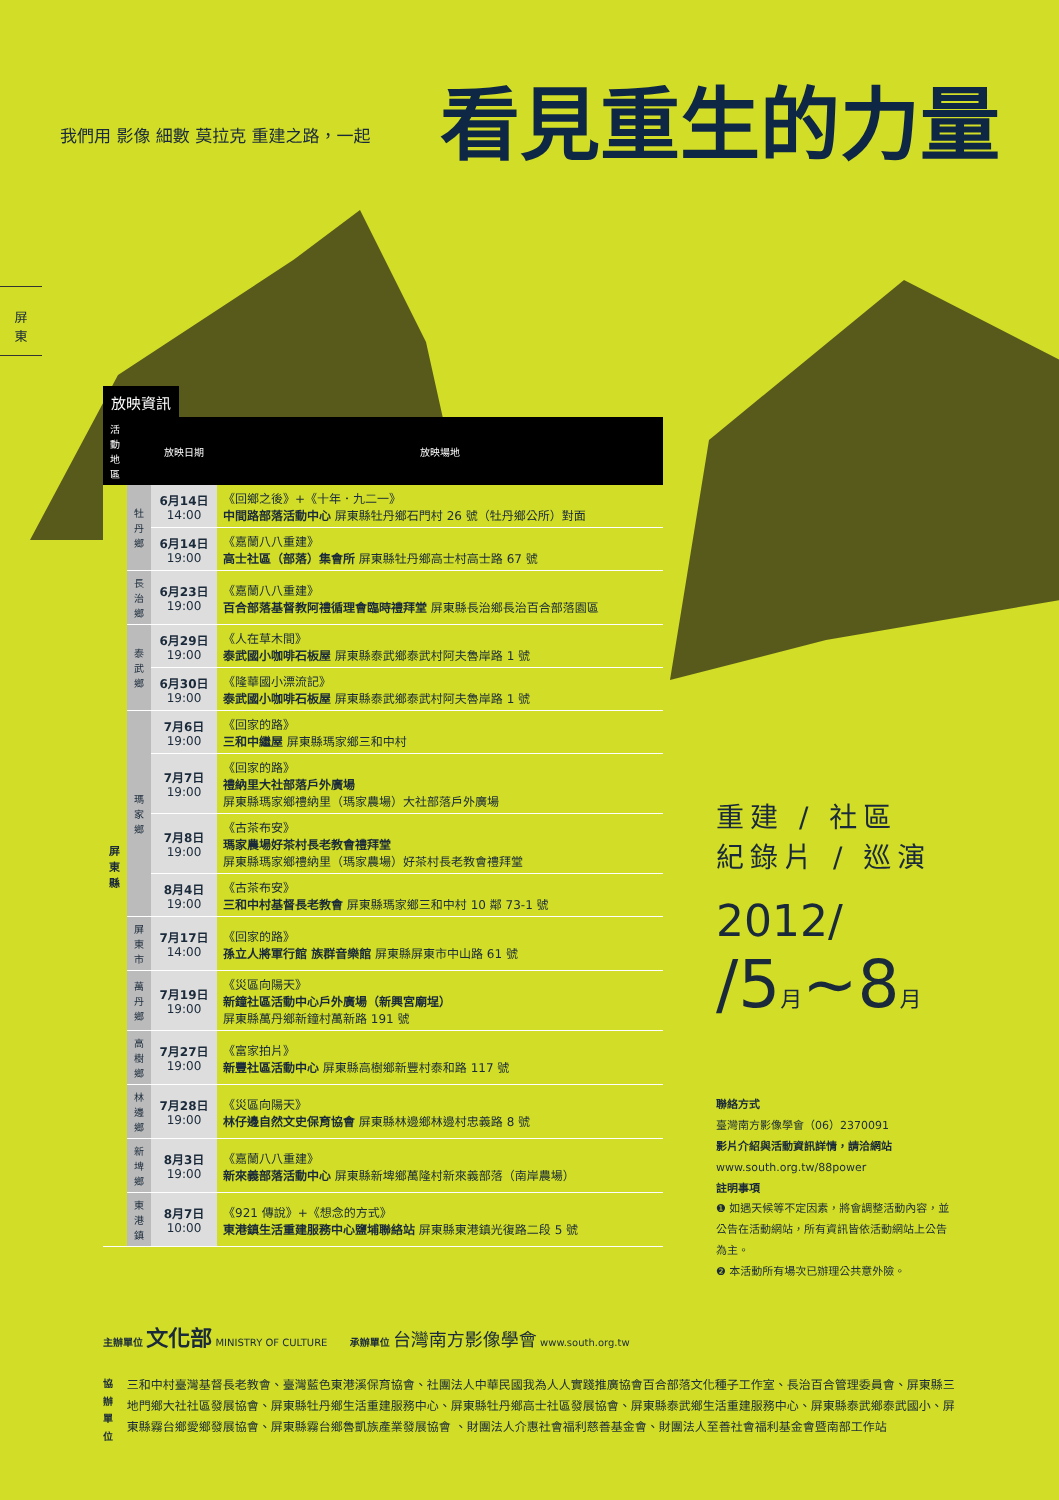屏
東
我們用 影像 細數 莫拉克 重建之路，一起
看見重生的力量
放映資訊
| 活動地區 | | 放映日期 | 放映場地 |
| --- | --- | --- | --- |
| 屏東縣 | 牡丹鄉 | 6月14日 14:00 | 《回鄉之後》+《十年．九二一》 中間路部落活動中心 屏東縣牡丹鄉石門村 26 號（牡丹鄉公所）對面 |
| | | 6月14日 19:00 | 《嘉蘭八八重建》 高士社區（部落）集會所 屏東縣牡丹鄉高士村高士路 67 號 |
| | 長治鄉 | 6月23日 19:00 | 《嘉蘭八八重建》 百合部落基督教阿禮循理會臨時禮拜堂 屏東縣長治鄉長治百合部落園區 |
| | 泰武鄉 | 6月29日 19:00 | 《人在草木間》 泰武國小咖啡石板屋 屏東縣泰武鄉泰武村阿夫魯岸路 1 號 |
| | | 6月30日 19:00 | 《隆華國小漂流記》 泰武國小咖啡石板屋 屏東縣泰武鄉泰武村阿夫魯岸路 1 號 |
| | 瑪家鄉 | 7月6日 19:00 | 《回家的路》 三和中繼屋 屏東縣瑪家鄉三和中村 |
| | | 7月7日 19:00 | 《回家的路》 禮納里大社部落戶外廣場 屏東縣瑪家鄉禮納里（瑪家農場）大社部落戶外廣場 |
| | | 7月8日 19:00 | 《古茶布安》 瑪家農場好茶村長老教會禮拜堂 屏東縣瑪家鄉禮納里（瑪家農場）好茶村長老教會禮拜堂 |
| | | 8月4日 19:00 | 《古茶布安》 三和中村基督長老教會 屏東縣瑪家鄉三和中村 10 鄰 73-1 號 |
| | 屏東市 | 7月17日 14:00 | 《回家的路》 孫立人將軍行館 族群音樂館 屏東縣屏東市中山路 61 號 |
| | 萬丹鄉 | 7月19日 19:00 | 《災區向陽天》 新鐘社區活動中心戶外廣場（新興宮廟埕） 屏東縣萬丹鄉新鐘村萬新路 191 號 |
| | 高樹鄉 | 7月27日 19:00 | 《富家拍片》 新豐社區活動中心 屏東縣高樹鄉新豐村泰和路 117 號 |
| | 林邊鄉 | 7月28日 19:00 | 《災區向陽天》 林仔邊自然文史保育協會 屏東縣林邊鄉林邊村忠義路 8 號 |
| | 新埤鄉 | 8月3日 19:00 | 《嘉蘭八八重建》 新來義部落活動中心 屏東縣新埤鄉萬隆村新來義部落（南岸農場） |
| | 東港鎮 | 8月7日 10:00 | 《921 傳說》+《想念的方式》 東港鎮生活重建服務中心鹽埔聯絡站 屏東縣東港鎮光復路二段 5 號 |
重建 / 社區
紀錄片 / 巡演
2012/
/5月~8月
聯絡方式
臺灣南方影像學會（06）2370091
影片介紹與活動資訊詳情，請洽網站
www.south.org.tw/88power
註明事項
❶ 如遇天候等不定因素，將會調整活動內容，並公告在活動網站，所有資訊皆依活動網站上公告為主。
❷ 本活動所有場次已辦理公共意外險。
主辦單位 文化部 MINISTRY OF CULTURE 承辦單位 台灣南方影像學會 www.south.org.tw
協辦單位
三和中村臺灣基督長老教會、臺灣藍色東港溪保育協會、社團法人中華民國我為人人實踐推廣協會百合部落文化種子工作室、長治百合管理委員會、屏東縣三地門鄉大社社區發展協會、屏東縣牡丹鄉生活重建服務中心、屏東縣牡丹鄉高士社區發展協會、屏東縣泰武鄉生活重建服務中心、屏東縣泰武鄉泰武國小、屏東縣霧台鄉愛鄉發展協會、屏東縣霧台鄉魯凱族產業發展協會 、財團法人介惠社會福利慈善基金會、財團法人至善社會福利基金會暨南部工作站